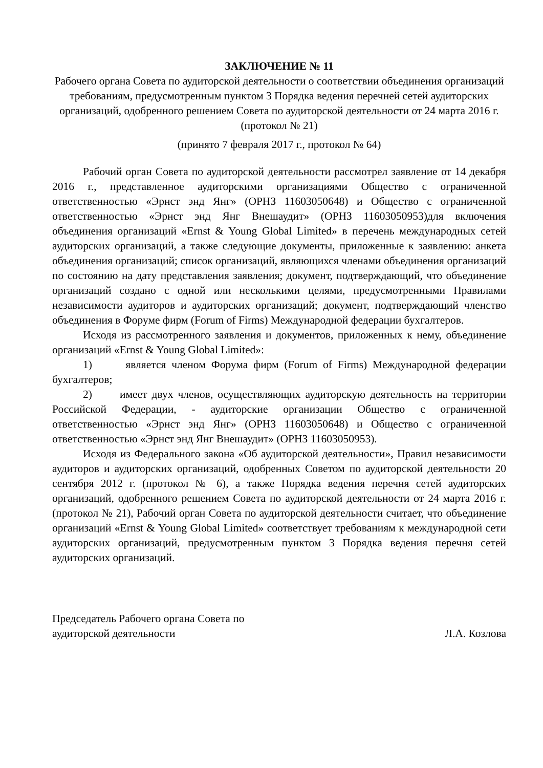ЗАКЛЮЧЕНИЕ № 11
Рабочего органа Совета по аудиторской деятельности о соответствии объединения организаций требованиям, предусмотренным пунктом 3 Порядка ведения перечней сетей аудиторских организаций, одобренного решением Совета по аудиторской деятельности от 24 марта 2016 г. (протокол № 21)
(принято 7 февраля 2017 г., протокол № 64)
Рабочий орган Совета по аудиторской деятельности рассмотрел заявление от 14 декабря 2016 г., представленное аудиторскими организациями Общество с ограниченной ответственностью «Эрнст энд Янг» (ОРНЗ 11603050648) и Общество с ограниченной ответственностью «Эрнст энд Янг Внешаудит» (ОРНЗ 11603050953)для включения объединения организаций «Ernst & Young Global Limited» в перечень международных сетей аудиторских организаций, а также следующие документы, приложенные к заявлению: анкета объединения организаций; список организаций, являющихся членами объединения организаций по состоянию на дату представления заявления; документ, подтверждающий, что объединение организаций создано с одной или несколькими целями, предусмотренными Правилами независимости аудиторов и аудиторских организаций; документ, подтверждающий членство объединения в Форуме фирм (Forum of Firms) Международной федерации бухгалтеров.
Исходя из рассмотренного заявления и документов, приложенных к нему, объединение организаций «Ernst & Young Global Limited»:
1) является членом Форума фирм (Forum of Firms) Международной федерации бухгалтеров;
2) имеет двух членов, осуществляющих аудиторскую деятельность на территории Российской Федерации, - аудиторские организации Общество с ограниченной ответственностью «Эрнст энд Янг» (ОРНЗ 11603050648) и Общество с ограниченной ответственностью «Эрнст энд Янг Внешаудит» (ОРНЗ 11603050953).
Исходя из Федерального закона «Об аудиторской деятельности», Правил независимости аудиторов и аудиторских организаций, одобренных Советом по аудиторской деятельности 20 сентября 2012 г. (протокол № 6), а также Порядка ведения перечня сетей аудиторских организаций, одобренного решением Совета по аудиторской деятельности от 24 марта 2016 г. (протокол № 21), Рабочий орган Совета по аудиторской деятельности считает, что объединение организаций «Ernst & Young Global Limited» соответствует требованиям к международной сети аудиторских организаций, предусмотренным пунктом 3 Порядка ведения перечня сетей аудиторских организаций.
Председатель Рабочего органа Совета по
аудиторской деятельности
Л.А. Козлова